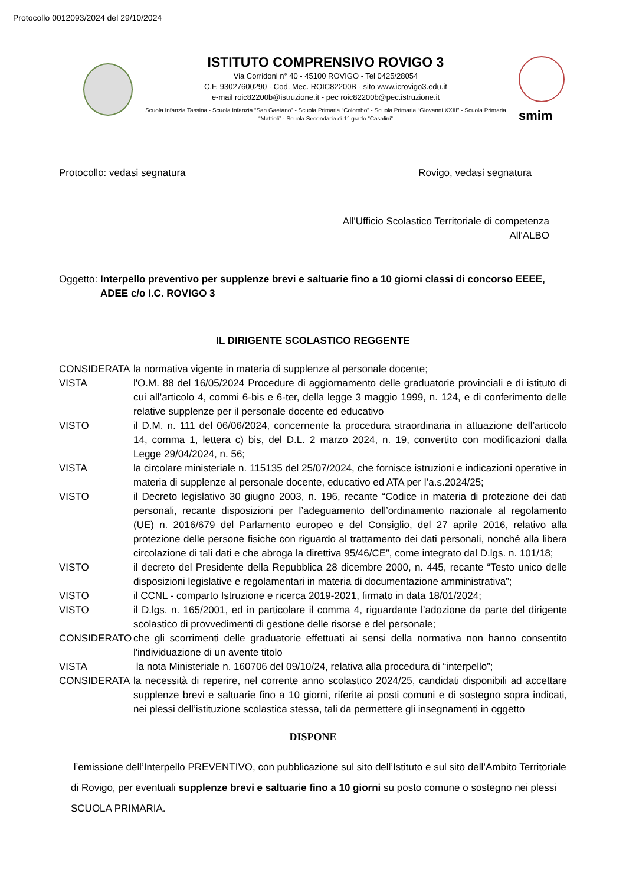Protocollo 0012093/2024 del 29/10/2024
ISTITUTO COMPRENSIVO ROVIGO 3
Via Corridoni n° 40 - 45100 ROVIGO - Tel 0425/28054
C.F. 93027600290 - Cod. Mec. ROIC82200B - sito www.icrovigo3.edu.it
e-mail roic82200b@istruzione.it - pec roic82200b@pec.istruzione.it
Scuola Infanzia Tassina - Scuola Infanzia “San Gaetano” - Scuola Primaria “Colombo” - Scuola Primaria “Giovanni XXIII” - Scuola Primaria “Mattioli” - Scuola Secondaria di 1° grado “Casalini”
smim
Protocollo: vedasi segnatura Rovigo, vedasi segnatura
All'Ufficio Scolastico Territoriale di competenza
All'ALBO
Oggetto: Interpello preventivo per supplenze brevi e saltuarie fino a 10 giorni classi di concorso EEEE, ADEE c/o I.C. ROVIGO 3
IL DIRIGENTE SCOLASTICO REGGENTE
CONSIDERATA la normativa vigente in materia di supplenze al personale docente;
VISTA l'O.M. 88 del 16/05/2024 Procedure di aggiornamento delle graduatorie provinciali e di istituto di cui all’articolo 4, commi 6-bis e 6-ter, della legge 3 maggio 1999, n. 124, e di conferimento delle relative supplenze per il personale docente ed educativo
VISTO il D.M. n. 111 del 06/06/2024, concernente la procedura straordinaria in attuazione dell’articolo 14, comma 1, lettera c) bis, del D.L. 2 marzo 2024, n. 19, convertito con modificazioni dalla Legge 29/04/2024, n. 56;
VISTA la circolare ministeriale n. 115135 del 25/07/2024, che fornisce istruzioni e indicazioni operative in materia di supplenze al personale docente, educativo ed ATA per l’a.s.2024/25;
VISTO il Decreto legislativo 30 giugno 2003, n. 196, recante “Codice in materia di protezione dei dati personali, recante disposizioni per l’adeguamento dell’ordinamento nazionale al regolamento (UE) n. 2016/679 del Parlamento europeo e del Consiglio, del 27 aprile 2016, relativo alla protezione delle persone fisiche con riguardo al trattamento dei dati personali, nonché alla libera circolazione di tali dati e che abroga la direttiva 95/46/CE”, come integrato dal D.lgs. n. 101/18;
VISTO il decreto del Presidente della Repubblica 28 dicembre 2000, n. 445, recante “Testo unico delle disposizioni legislative e regolamentari in materia di documentazione amministrativa”;
VISTO il CCNL - comparto Istruzione e ricerca 2019-2021, firmato in data 18/01/2024;
VISTO il D.lgs. n. 165/2001, ed in particolare il comma 4, riguardante l’adozione da parte del dirigente scolastico di provvedimenti di gestione delle risorse e del personale;
CONSIDERATO che gli scorrimenti delle graduatorie effettuati ai sensi della normativa non hanno consentito l'individuazione di un avente titolo
VISTA la nota Ministeriale n. 160706 del 09/10/24, relativa alla procedura di “interpello”;
CONSIDERATA la necessità di reperire, nel corrente anno scolastico 2024/25, candidati disponibili ad accettare supplenze brevi e saltuarie fino a 10 giorni, riferite ai posti comuni e di sostegno sopra indicati, nei plessi dell’istituzione scolastica stessa, tali da permettere gli insegnamenti in oggetto
DISPONE
l’emissione dell’Interpello PREVENTIVO, con pubblicazione sul sito dell’Istituto e sul sito dell’Ambito Territoriale di Rovigo, per eventuali supplenze brevi e saltuarie fino a 10 giorni su posto comune o sostegno nei plessi SCUOLA PRIMARIA.